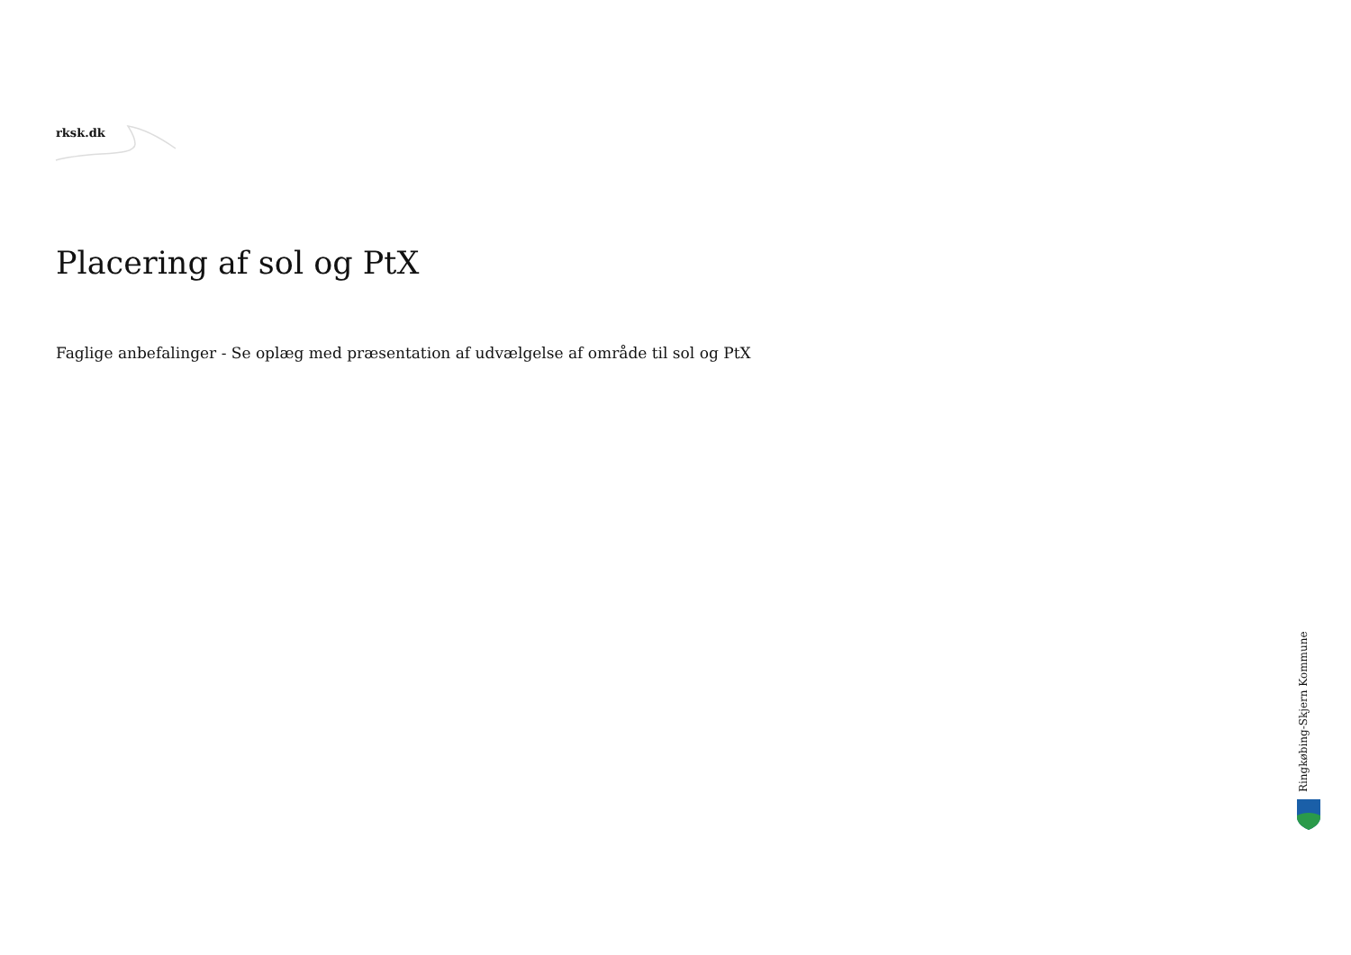rksk.dk
Placering af sol og PtX
Faglige anbefalinger - Se oplæg med præsentation af udvælgelse af område til sol og PtX
Ringkøbing-Skjern Kommune